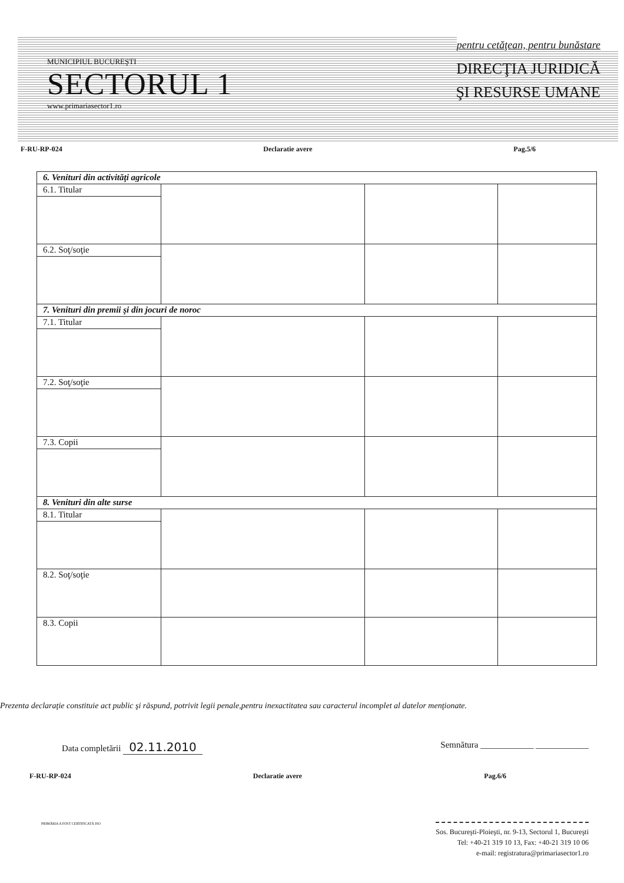pentru cetăţean, pentru bunăstare
MUNICIPIUL BUCUREŞTI
SECTORUL 1
www.primariasector1.ro
DIRECŢIA JURIDICĂ
ŞI RESURSE UMANE
F-RU-RP-024 Declaratie avere Pag.5/6
| 6. Venituri din activităţi agricole | | | |
| 6.1. Titular | | | |
| 6.2. Soţ/soţie | | | |
| 7. Venituri din premii şi din jocuri de noroc | | | |
| 7.1. Titular | | | |
| 7.2. Soţ/soţie | | | |
| 7.3. Copii | | | |
| 8. Venituri din alte surse | | | |
| 8.1. Titular | | | |
| 8.2. Soţ/soţie | | | |
| 8.3. Copii | | | |
Prezenta declaraţie constituie act public şi răspund, potrivit legii penale,pentru inexactitatea sau caracterul incomplet al datelor menţionate.
Data completării 02.11.2010 Semnătura ____________ ____________
F-RU-RP-024 Declaratie avere Pag.6/6
PRIMĂRIA A FOST CERTIFICATĂ ISO
Sos. Bucureşti-Ploieşti, nr. 9-13, Sectorul 1, Bucureşti
Tel: +40-21 319 10 13, Fax: +40-21 319 10 06
e-mail: registratura@primariasector1.ro